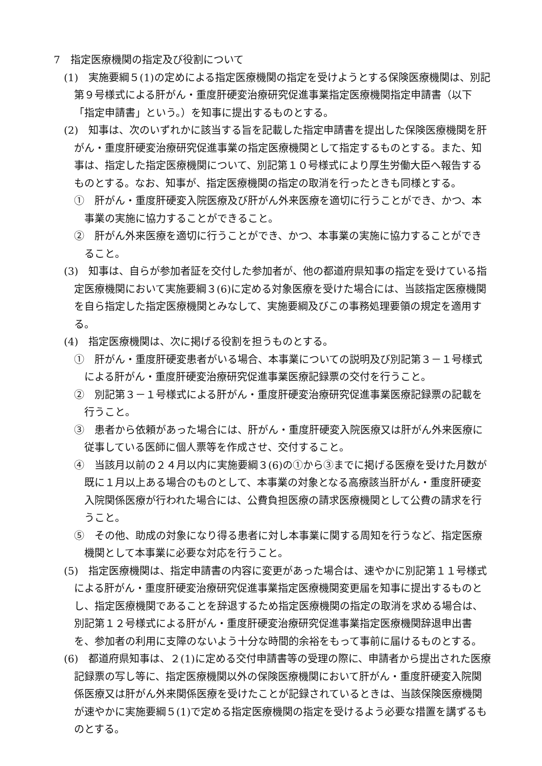7　指定医療機関の指定及び役割について
(1)　実施要綱５(1)の定めによる指定医療機関の指定を受けようとする保険医療機関は、別記第９号様式による肝がん・重度肝硬変治療研究促進事業指定医療機関指定申請書（以下「指定申請書」という。）を知事に提出するものとする。
(2)　知事は、次のいずれかに該当する旨を記載した指定申請書を提出した保険医療機関を肝がん・重度肝硬変治療研究促進事業の指定医療機関として指定するものとする。また、知事は、指定した指定医療機関について、別記第１０号様式により厚生労働大臣へ報告するものとする。なお、知事が、指定医療機関の指定の取消を行ったときも同様とする。
①　肝がん・重度肝硬変入院医療及び肝がん外来医療を適切に行うことができ、かつ、本事業の実施に協力することができること。
②　肝がん外来医療を適切に行うことができ、かつ、本事業の実施に協力することができること。
(3)　知事は、自らが参加者証を交付した参加者が、他の都道府県知事の指定を受けている指定医療機関において実施要綱３(6)に定める対象医療を受けた場合には、当該指定医療機関を自ら指定した指定医療機関とみなして、実施要綱及びこの事務処理要領の規定を適用する。
(4)　指定医療機関は、次に掲げる役割を担うものとする。
①　肝がん・重度肝硬変患者がいる場合、本事業についての説明及び別記第３－１号様式による肝がん・重度肝硬変治療研究促進事業医療記録票の交付を行うこと。
②　別記第３－１号様式による肝がん・重度肝硬変治療研究促進事業医療記録票の記載を行うこと。
③　患者から依頼があった場合には、肝がん・重度肝硬変入院医療又は肝がん外来医療に従事している医師に個人票等を作成させ、交付すること。
④　当該月以前の２４月以内に実施要綱３(6)の①から③までに掲げる医療を受けた月数が既に１月以上ある場合のものとして、本事業の対象となる高療該当肝がん・重度肝硬変入院関係医療が行われた場合には、公費負担医療の請求医療機関として公費の請求を行うこと。
⑤　その他、助成の対象になり得る患者に対し本事業に関する周知を行うなど、指定医療機関として本事業に必要な対応を行うこと。
(5)　指定医療機関は、指定申請書の内容に変更があった場合は、速やかに別記第１１号様式による肝がん・重度肝硬変治療研究促進事業指定医療機関変更届を知事に提出するものとし、指定医療機関であることを辞退するため指定医療機関の指定の取消を求める場合は、別記第１２号様式による肝がん・重度肝硬変治療研究促進事業指定医療機関辞退申出書を、参加者の利用に支障のないよう十分な時間的余裕をもって事前に届けるものとする。
(6)　都道府県知事は、２(1)に定める交付申請書等の受理の際に、申請者から提出された医療記録票の写し等に、指定医療機関以外の保険医療機関において肝がん・重度肝硬変入院関係医療又は肝がん外来関係医療を受けたことが記録されているときは、当該保険医療機関が速やかに実施要綱５(1)で定める指定医療機関の指定を受けるよう必要な措置を講ずるものとする。